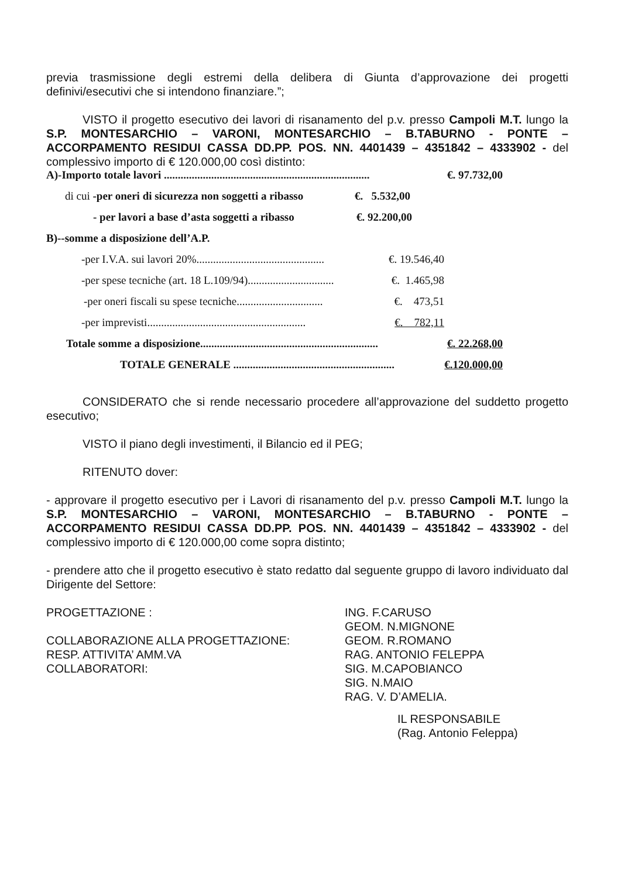previa trasmissione degli estremi della delibera di Giunta d’approvazione dei progetti definivi/esecutivi che si intendono finanziare.”;
VISTO il progetto esecutivo dei lavori di risanamento del p.v. presso Campoli M.T. lungo la S.P. MONTESARCHIO – VARONI, MONTESARCHIO – B.TABURNO - PONTE – ACCORPAMENTO RESIDUI CASSA DD.PP. POS. NN. 4401439 – 4351842 – 4333902 - del complessivo importo di € 120.000,00 così distinto:
A)-Importo totale lavori .......................................................................... €. 97.732,00
di cui -per oneri di sicurezza non soggetti a ribasso €. 5.532,00
- per lavori a base d’asta soggetti a ribasso €. 92.200,00
B)--somme a disposizione dell’A.P.
-per I.V.A. sui lavori 20%.............................................. €. 19.546,40
-per spese tecniche (art. 18 L.109/94)............................... €. 1.465,98
-per oneri fiscali su spese tecniche............................... €. 473,51
-per imprevisti......................................................... €. 782,11
Totale somme a disposizione................................................................ €. 22.268,00
TOTALE GENERALE .......................................................... €.120.000,00
CONSIDERATO che si rende necessario procedere all’approvazione del suddetto progetto esecutivo;
VISTO il piano degli investimenti, il Bilancio ed il PEG;
RITENUTO dover:
- approvare il progetto esecutivo per i Lavori di risanamento del p.v. presso Campoli M.T. lungo la S.P. MONTESARCHIO – VARONI, MONTESARCHIO – B.TABURNO - PONTE – ACCORPAMENTO RESIDUI CASSA DD.PP. POS. NN. 4401439 – 4351842 – 4333902 - del complessivo importo di € 120.000,00 come sopra distinto;
- prendere atto che il progetto esecutivo è stato redatto dal seguente gruppo di lavoro individuato dal Dirigente del Settore:
PROGETTAZIONE :
COLLABORAZIONE ALLA PROGETTAZIONE:
RESP. ATTIVITA’ AMM.VA
COLLABORATORI:
ING. F.CARUSO
GEOM. N.MIGNONE
GEOM. R.ROMANO
RAG. ANTONIO FELEPPA
SIG. M.CAPOBIANCO
SIG. N.MAIO
RAG. V. D’AMELIA.
IL RESPONSABILE
(Rag. Antonio Feleppa)